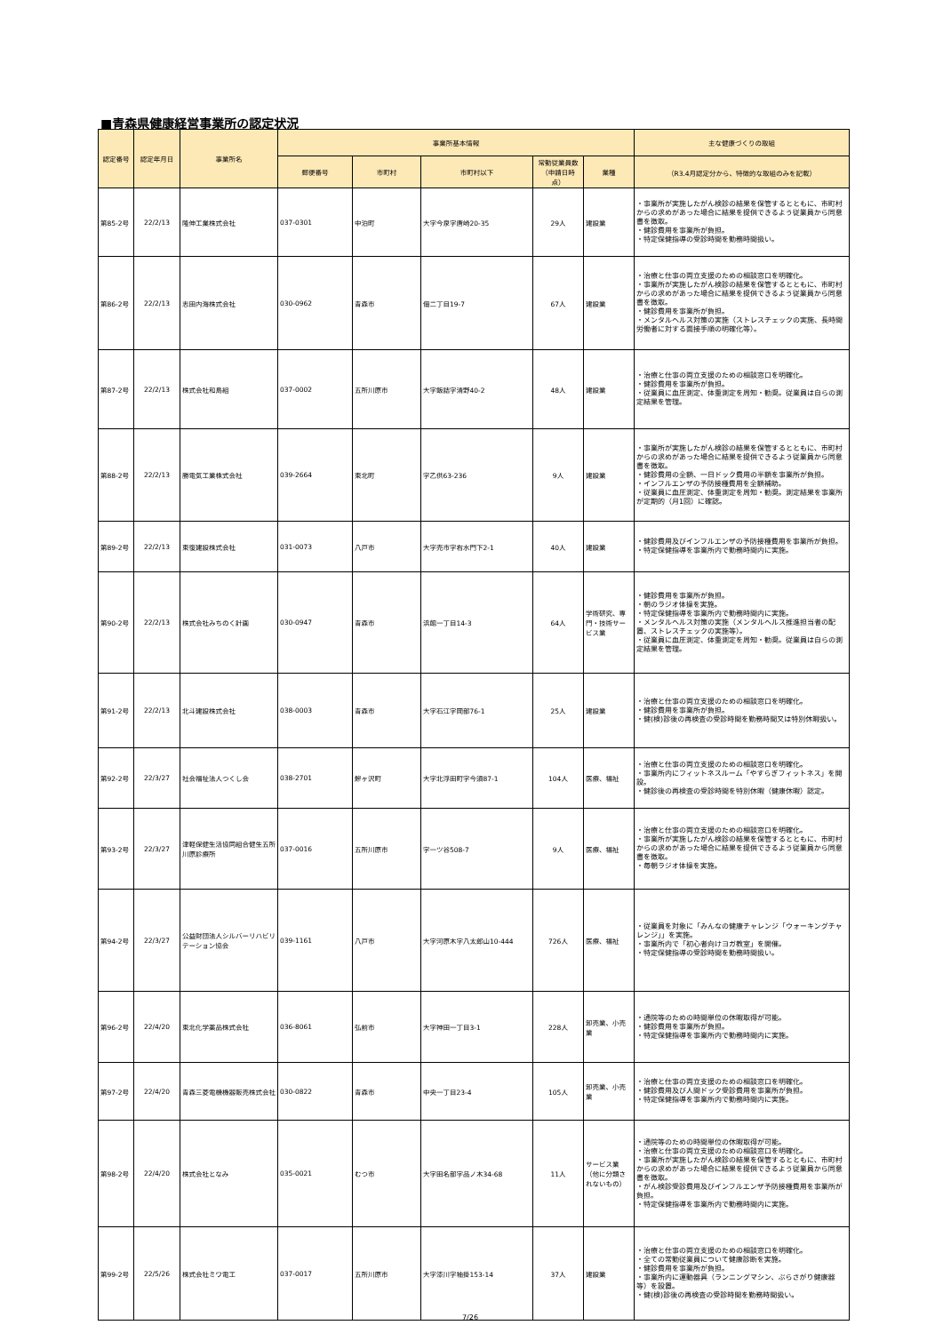■青森県健康経営事業所の認定状況
| 認定番号 | 認定年月日 | 事業所名 | 事業所基本情報 | | | | | 主な健康づくりの取組 |
| --- | --- | --- | --- | --- | --- | --- | --- | --- |
| | | | 郵便番号 | 市町村 | 市町村以下 | 常勤従業員数 （申請日時点） | 業種 | （R3.4月認定分から、特徴的な取組のみを記載） |
| 第85-2号 | 22/2/13 | 隆伸工業株式会社 | 037-0301 | 中泊町 | 大字今泉字唐崎20-35 | 29人 | 建設業 | ・事業所が実施したがん検診の結果を保管するとともに、市町村からの求めがあった場合に結果を提供できるよう従業員から同意書を徴取。 ・健診費用を事業所が負担。 ・特定保健指導の受診時間を勤務時間扱い。 |
| 第86-2号 | 22/2/13 | 志田内海株式会社 | 030-0962 | 青森市 | 佃二丁目19-7 | 67人 | 建設業 | ・治療と仕事の両立支援のための相談窓口を明確化。 ・事業所が実施したがん検診の結果を保管するとともに、市町村からの求めがあった場合に結果を提供できるよう従業員から同意書を徴取。 ・健診費用を事業所が負担。 ・メンタルヘルス対策の実施（ストレスチェックの実施、長時間労働者に対する面接手順の明確化等）。 |
| 第87-2号 | 22/2/13 | 株式会社和島組 | 037-0002 | 五所川原市 | 大字飯詰字清野40-2 | 48人 | 建設業 | ・治療と仕事の両立支援のための相談窓口を明確化。 ・健診費用を事業所が負担。 ・従業員に血圧測定、体重測定を周知・勧奨。従業員は自らの測定結果を管理。 |
| 第88-2号 | 22/2/13 | 勝電気工業株式会社 | 039-2664 | 東北町 | 字乙供63-236 | 9人 | 建設業 | ・事業所が実施したがん検診の結果を保管するとともに、市町村からの求めがあった場合に結果を提供できるよう従業員から同意書を徴取。 ・健診費用の全額、一日ドック費用の半額を事業所が負担。 ・インフルエンザの予防接種費用を全額補助。 ・従業員に血圧測定、体重測定を周知・勧奨。測定結果を事業所が定期的（月1回）に確認。 |
| 第89-2号 | 22/2/13 | 東復建設株式会社 | 031-0073 | 八戸市 | 大字売市字右水門下2-1 | 40人 | 建設業 | ・健診費用及びインフルエンザの予防接種費用を事業所が負担。 ・特定保健指導を事業所内で勤務時間内に実施。 |
| 第90-2号 | 22/2/13 | 株式会社みちのく計画 | 030-0947 | 青森市 | 浜館一丁目14-3 | 64人 | 学術研究、専門・技術サービス業 | ・健診費用を事業所が負担。 ・朝のラジオ体操を実施。 ・特定保健指導を事業所内で勤務時間内に実施。 ・メンタルヘルス対策の実施（メンタルヘルス推進担当者の配置、ストレスチェックの実施等）。 ・従業員に血圧測定、体重測定を周知・勧奨。従業員は自らの測定結果を管理。 |
| 第91-2号 | 22/2/13 | 北斗建設株式会社 | 038-0003 | 青森市 | 大字石江字岡部76-1 | 25人 | 建設業 | ・治療と仕事の両立支援のための相談窓口を明確化。 ・健診費用を事業所が負担。 ・健(検)診後の再検査の受診時間を勤務時間又は特別休暇扱い。 |
| 第92-2号 | 22/3/27 | 社会福祉法人つくし会 | 038-2701 | 鰺ヶ沢町 | 大字北浮田町字今須87-1 | 104人 | 医療、福祉 | ・治療と仕事の両立支援のための相談窓口を明確化。 ・事業所内にフィットネスルーム「やすらぎフィットネス」を開設。 ・健診後の再検査の受診時間を特別休暇（健康休暇）認定。 |
| 第93-2号 | 22/3/27 | 津軽保健生活協同組合健生五所川原診療所 | 037-0016 | 五所川原市 | 字一ツ谷508-7 | 9人 | 医療、福祉 | ・治療と仕事の両立支援のための相談窓口を明確化。 ・事業所が実施したがん検診の結果を保管するとともに、市町村からの求めがあった場合に結果を提供できるよう従業員から同意書を徴取。 ・毎朝ラジオ体操を実施。 |
| 第94-2号 | 22/3/27 | 公益財団法人シルバーリハビリテーション協会 | 039-1161 | 八戸市 | 大字河原木字八太郎山10-444 | 726人 | 医療、福祉 | ・従業員を対象に「みんなの健康チャレンジ「ウォーキングチャレンジ」」を実施。 ・事業所内で「初心者向けヨガ教室」を開催。 ・特定保健指導の受診時間を勤務時間扱い。 |
| 第96-2号 | 22/4/20 | 東北化学薬品株式会社 | 036-8061 | 弘前市 | 大字神田一丁目3-1 | 228人 | 卸売業、小売業 | ・通院等のための時間単位の休暇取得が可能。 ・健診費用を事業所が負担。 ・特定保健指導を事業所内で勤務時間内に実施。 |
| 第97-2号 | 22/4/20 | 青森三菱電機機器販売株式会社 | 030-0822 | 青森市 | 中央一丁目23-4 | 105人 | 卸売業、小売業 | ・治療と仕事の両立支援のための相談窓口を明確化。 ・健診費用及び人間ドック受診費用を事業所が負担。 ・特定保健指導を事業所内で勤務時間内に実施。 |
| 第98-2号 | 22/4/20 | 株式会社となみ | 035-0021 | むつ市 | 大字田名部字品ノ木34-68 | 11人 | サービス業（他に分類されないもの） | ・通院等のための時間単位の休暇取得が可能。 ・治療と仕事の両立支援のための相談窓口を明確化。 ・事業所が実施したがん検診の結果を保管するとともに、市町村からの求めがあった場合に結果を提供できるよう従業員から同意書を徴取。 ・がん検診受診費用及びインフルエンザ予防接種費用を事業所が負担。 ・特定保健指導を事業所内で勤務時間内に実施。 |
| 第99-2号 | 22/5/26 | 株式会社ミワ電工 | 037-0017 | 五所川原市 | 大字漆川字袖掛153-14 | 37人 | 建設業 | ・治療と仕事の両立支援のための相談窓口を明確化。 ・全ての常勤従業員について健康診断を実施。 ・健診費用を事業所が負担。 ・事業所内に運動器具（ランニングマシン、ぶらさがり健康器等）を設置。 ・健(検)診後の再検査の受診時間を勤務時間扱い。 |
7/26